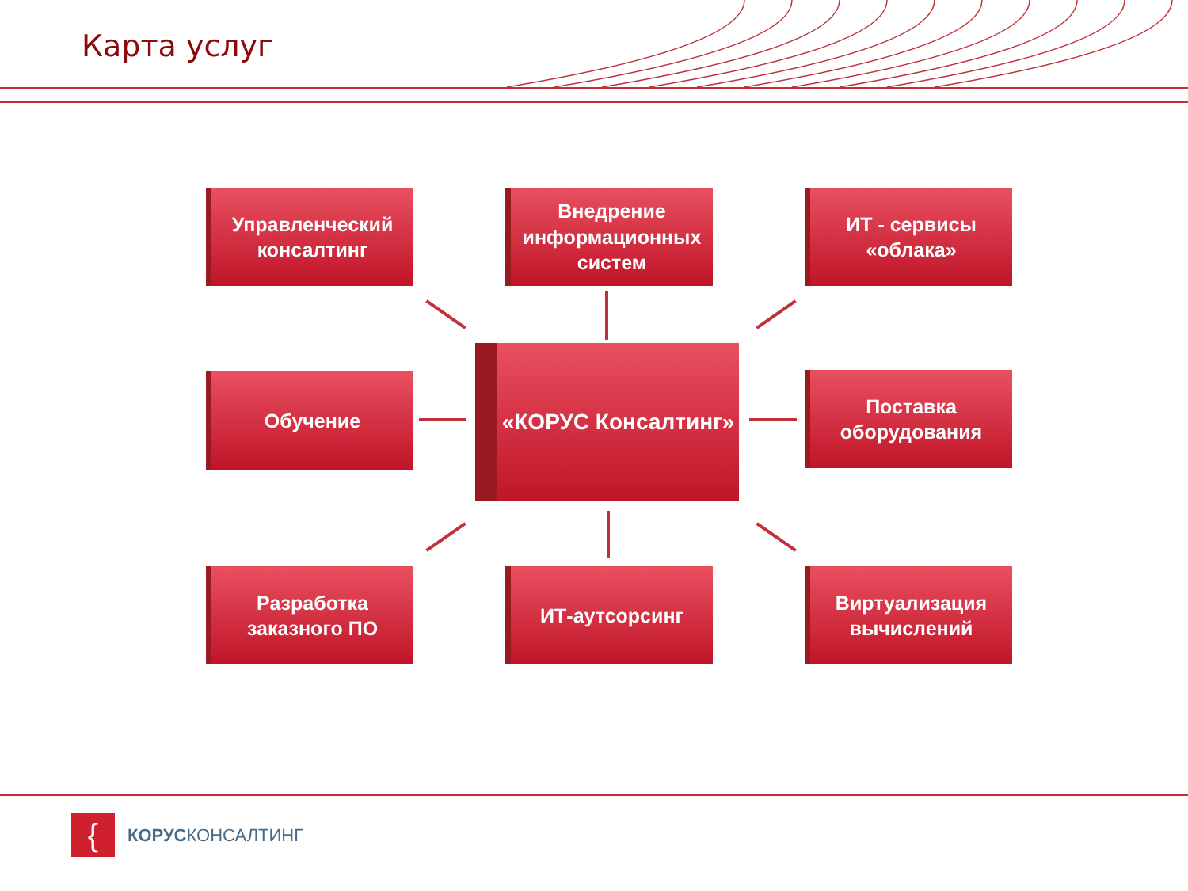Карта услуг
Управленческий консалтинг
Внедрение информационных систем
ИТ - сервисы «облака»
Обучение
«КОРУС Консалтинг»
Поставка оборудования
Разработка заказного ПО
ИТ-аутсорсинг
Виртуализация вычислений
{
КОРУСКОНСАЛТИНГ